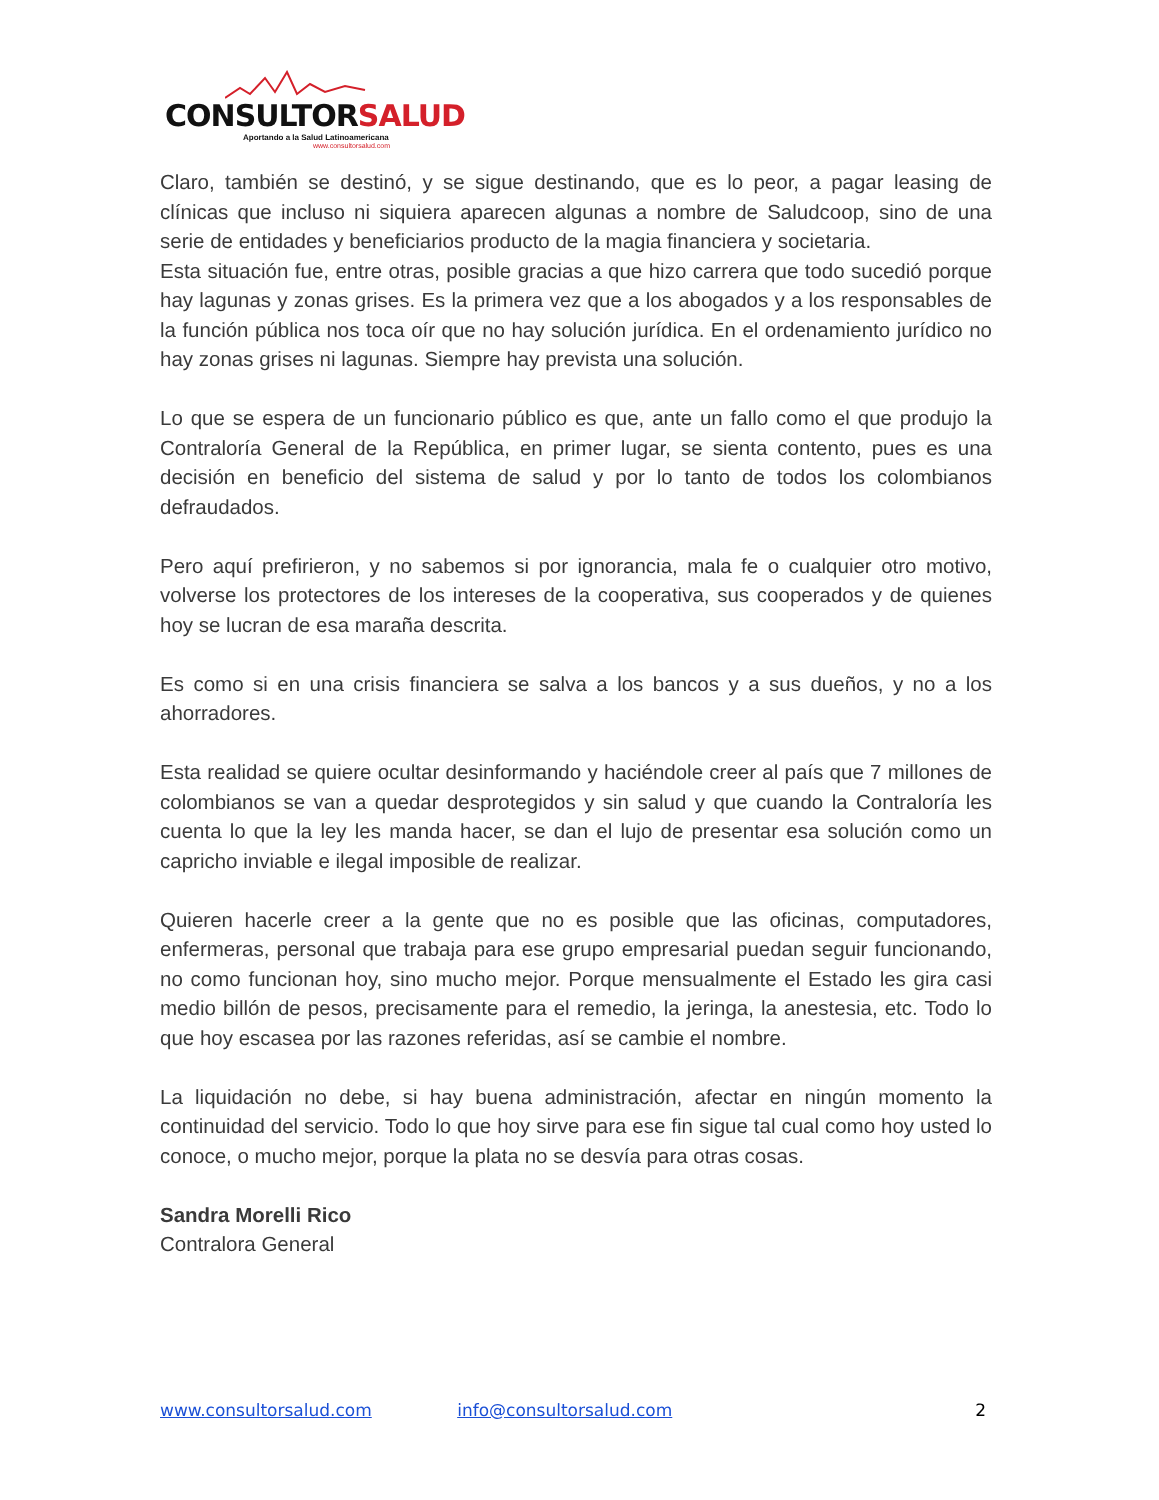CONSULTORSALUD
Aportando a la Salud Latinoamericana
www.consultorsalud.com
Claro, también se destinó, y se sigue destinando, que es lo peor, a pagar leasing de clínicas que incluso ni siquiera aparecen algunas a nombre de Saludcoop, sino de una serie de entidades y beneficiarios producto de la magia financiera y societaria.
Esta situación fue, entre otras, posible gracias a que hizo carrera que todo sucedió porque hay lagunas y zonas grises. Es la primera vez que a los abogados y a los responsables de la función pública nos toca oír que no hay solución jurídica. En el ordenamiento jurídico no hay zonas grises ni lagunas. Siempre hay prevista una solución.
Lo que se espera de un funcionario público es que, ante un fallo como el que produjo la Contraloría General de la República, en primer lugar, se sienta contento, pues es una decisión en beneficio del sistema de salud y por lo tanto de todos los colombianos defraudados.
Pero aquí prefirieron, y no sabemos si por ignorancia, mala fe o cualquier otro motivo, volverse los protectores de los intereses de la cooperativa, sus cooperados y de quienes hoy se lucran de esa maraña descrita.
Es como si en una crisis financiera se salva a los bancos y a sus dueños, y no a los ahorradores.
Esta realidad se quiere ocultar desinformando y haciéndole creer al país que 7 millones de colombianos se van a quedar desprotegidos y sin salud y que cuando la Contraloría les cuenta lo que la ley les manda hacer, se dan el lujo de presentar esa solución como un capricho inviable e ilegal imposible de realizar.
Quieren hacerle creer a la gente que no es posible que las oficinas, computadores, enfermeras, personal que trabaja para ese grupo empresarial puedan seguir funcionando, no como funcionan hoy, sino mucho mejor. Porque mensualmente el Estado les gira casi medio billón de pesos, precisamente para el remedio, la jeringa, la anestesia, etc. Todo lo que hoy escasea por las razones referidas, así se cambie el nombre.
La liquidación no debe, si hay buena administración, afectar en ningún momento la continuidad del servicio. Todo lo que hoy sirve para ese fin sigue tal cual como hoy usted lo conoce, o mucho mejor, porque la plata no se desvía para otras cosas.
Sandra Morelli Rico
Contralora General
www.consultorsalud.com info@consultorsalud.com 2